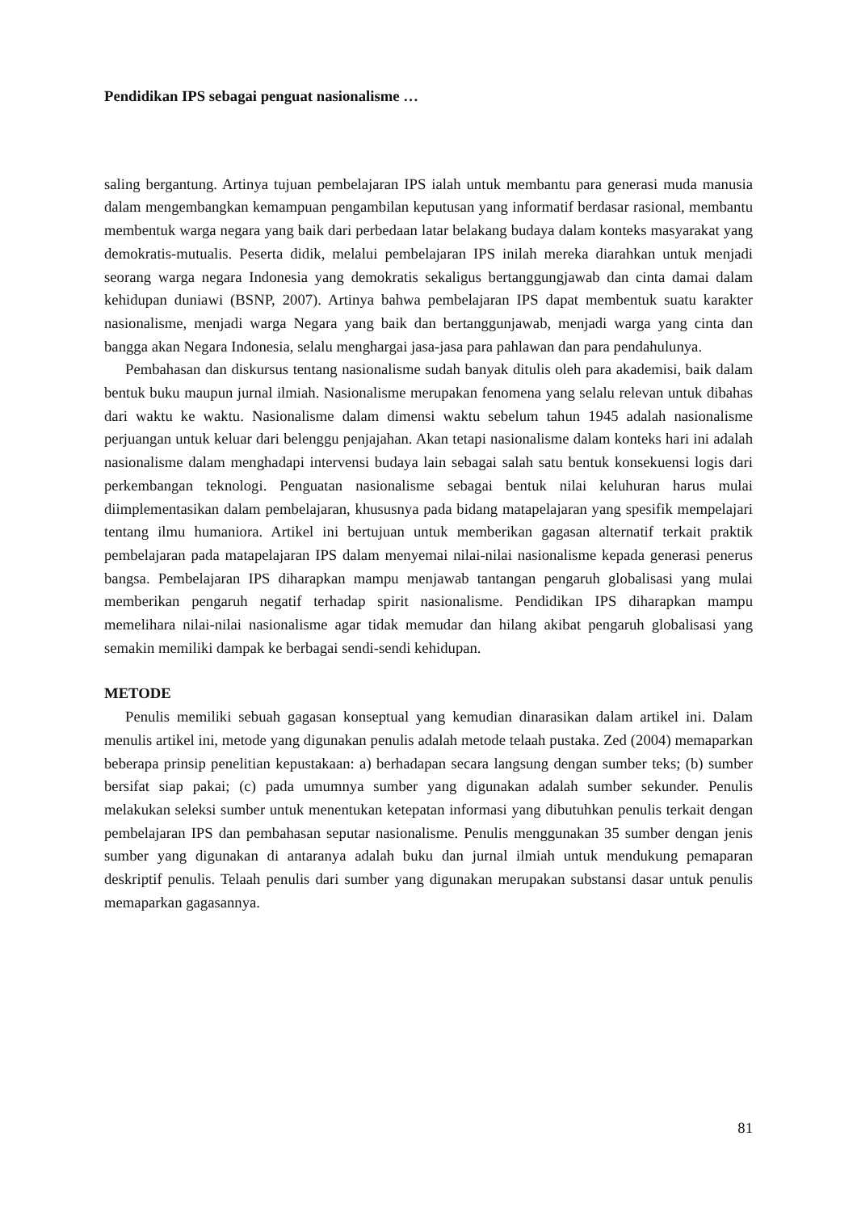Pendidikan IPS sebagai penguat nasionalisme …
saling bergantung. Artinya tujuan pembelajaran IPS ialah untuk membantu para generasi muda manusia dalam mengembangkan kemampuan pengambilan keputusan yang informatif berdasar rasional, membantu membentuk warga negara yang baik dari perbedaan latar belakang budaya dalam konteks masyarakat yang demokratis-mutualis. Peserta didik, melalui pembelajaran IPS inilah mereka diarahkan untuk menjadi seorang warga negara Indonesia yang demokratis sekaligus bertanggungjawab dan cinta damai dalam kehidupan duniawi (BSNP, 2007). Artinya bahwa pembelajaran IPS dapat membentuk suatu karakter nasionalisme, menjadi warga Negara yang baik dan bertanggunjawab, menjadi warga yang cinta dan bangga akan Negara Indonesia, selalu menghargai jasa-jasa para pahlawan dan para pendahulunya.
Pembahasan dan diskursus tentang nasionalisme sudah banyak ditulis oleh para akademisi, baik dalam bentuk buku maupun jurnal ilmiah. Nasionalisme merupakan fenomena yang selalu relevan untuk dibahas dari waktu ke waktu. Nasionalisme dalam dimensi waktu sebelum tahun 1945 adalah nasionalisme perjuangan untuk keluar dari belenggu penjajahan. Akan tetapi nasionalisme dalam konteks hari ini adalah nasionalisme dalam menghadapi intervensi budaya lain sebagai salah satu bentuk konsekuensi logis dari perkembangan teknologi. Penguatan nasionalisme sebagai bentuk nilai keluhuran harus mulai diimplementasikan dalam pembelajaran, khususnya pada bidang matapelajaran yang spesifik mempelajari tentang ilmu humaniora. Artikel ini bertujuan untuk memberikan gagasan alternatif terkait praktik pembelajaran pada matapelajaran IPS dalam menyemai nilai-nilai nasionalisme kepada generasi penerus bangsa. Pembelajaran IPS diharapkan mampu menjawab tantangan pengaruh globalisasi yang mulai memberikan pengaruh negatif terhadap spirit nasionalisme. Pendidikan IPS diharapkan mampu memelihara nilai-nilai nasionalisme agar tidak memudar dan hilang akibat pengaruh globalisasi yang semakin memiliki dampak ke berbagai sendi-sendi kehidupan.
METODE
Penulis memiliki sebuah gagasan konseptual yang kemudian dinarasikan dalam artikel ini. Dalam menulis artikel ini, metode yang digunakan penulis adalah metode telaah pustaka. Zed (2004) memaparkan beberapa prinsip penelitian kepustakaan: a) berhadapan secara langsung dengan sumber teks; (b) sumber bersifat siap pakai; (c) pada umumnya sumber yang digunakan adalah sumber sekunder. Penulis melakukan seleksi sumber untuk menentukan ketepatan informasi yang dibutuhkan penulis terkait dengan pembelajaran IPS dan pembahasan seputar nasionalisme. Penulis menggunakan 35 sumber dengan jenis sumber yang digunakan di antaranya adalah buku dan jurnal ilmiah untuk mendukung pemaparan deskriptif penulis. Telaah penulis dari sumber yang digunakan merupakan substansi dasar untuk penulis memaparkan gagasannya.
81